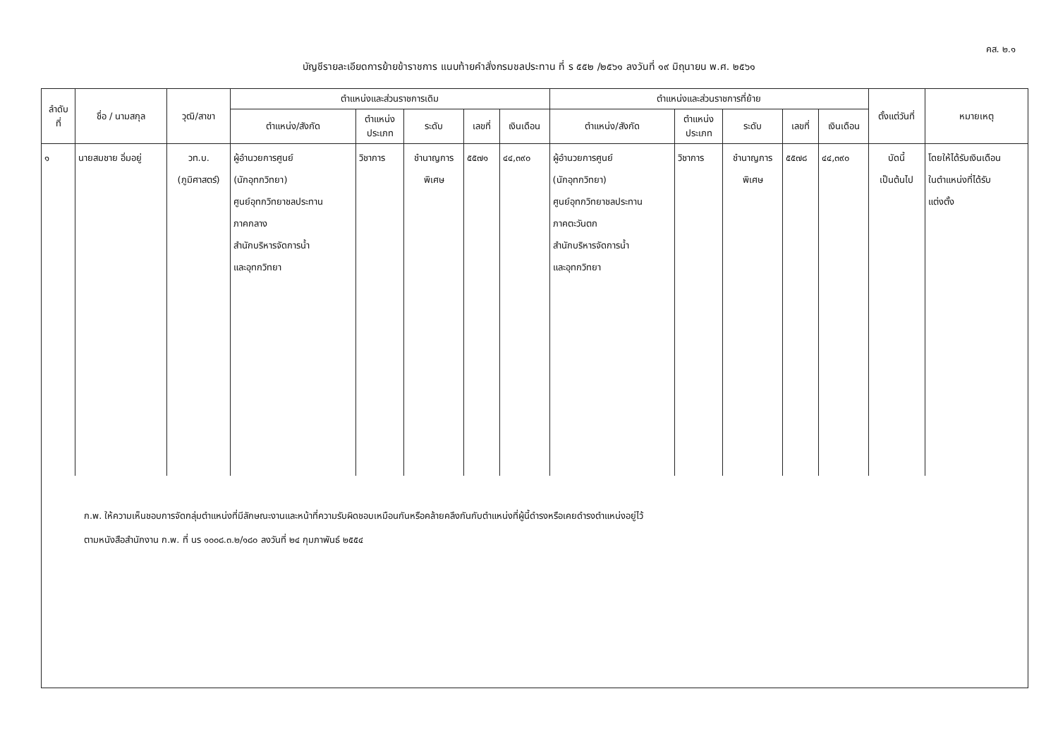คส. ๒.๑
บัญชีรายละเอียดการย้ายข้าราชการ แนบท้ายคำสั่งกรมชลประทาน ที่ ร ๕๕๒ /๒๕๖๑ ลงวันที่ ๑๙ มิถุนายน พ.ศ. ๒๕๖๑
| ลำดับ ที่ | ชื่อ / นามสกุล | วุฒิ/สาขา | ตำแหน่งและส่วนราชการเดิม | | | | | ตำแหน่งและส่วนราชการที่ย้าย | | | | | ตั้งแต่วันที่ | หมายเหตุ |
| --- | --- | --- | --- | --- | --- | --- | --- | --- | --- | --- | --- | --- | --- | --- |
| | | | ตำแหน่ง/สังกัด | ตำแหน่ง ประเภท | ระดับ | เลขที่ | เงินเดือน | ตำแหน่ง/สังกัด | ตำแหน่ง ประเภท | ระดับ | เลขที่ | เงินเดือน | | |
| ๑ | นายสมชาย อิ่มอยู่ | วท.บ. (ภูมิศาสตร์) | ผู้อำนวยการศูนย์ (นักอุทกวิทยา) ศูนย์อุทกวิทยาชลประทาน ภาคกลาง สำนักบริหารจัดการน้ำ และอุทกวิทยา | วิชาการ | ชำนาญการ พิเศษ | ๕๕๗๑ | ๔๔,๓๙๐ | ผู้อำนวยการศูนย์ (นักอุทกวิทยา) ศูนย์อุทกวิทยาชลประทาน ภาคตะวันตก สำนักบริหารจัดการน้ำ และอุทกวิทยา | วิชาการ | ชำนาญการ พิเศษ | ๕๕๗๘ | ๔๔,๓๙๐ | บัดนี้ เป็นต้นไป | โดยให้ได้รับเงินเดือน ในตำแหน่งที่ได้รับ แต่งตั้ง |
| ก.พ. ให้ความเห็นชอบการจัดกลุ่มตำแหน่งที่มีลักษณะงานและหน้าที่ความรับผิดชอบเหมือนกันหรือคล้ายคลึงกันกับตำแหน่งที่ผู้นี้ดำรงหรือเคยดำรงตำแหน่งอยู่ไว้ ตามหนังสือสำนักงาน ก.พ. ที่ นร ๑๐๐๘.๓.๒/๑๘๐ ลงวันที่ ๒๔ กุมภาพันธ์ ๒๕๕๔ | | | | | | | | | | | | | | |